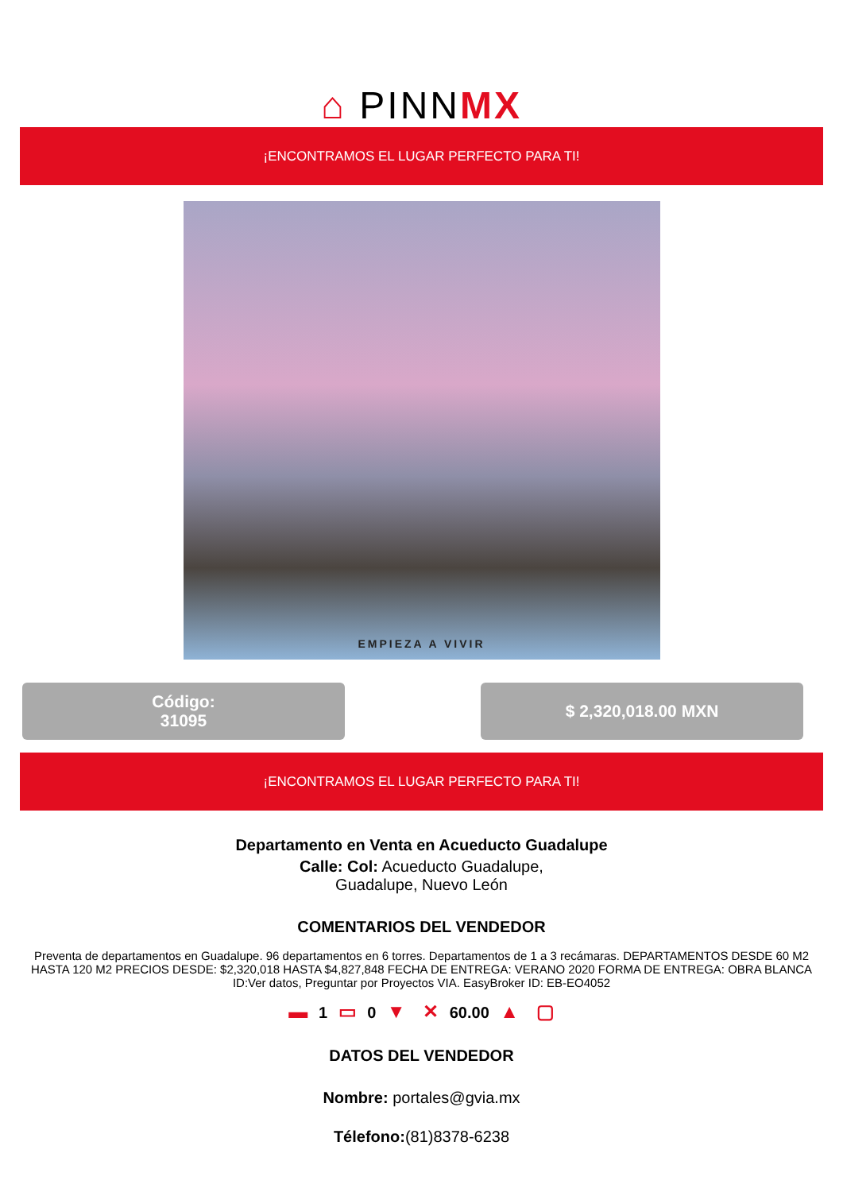⌂ PINNMX
¡ENCONTRAMOS EL LUGAR PERFECTO PARA TI!
EMPIEZA A VIVIR
Código:
31095
$ 2,320,018.00 MXN
¡ENCONTRAMOS EL LUGAR PERFECTO PARA TI!
Departamento en Venta en Acueducto Guadalupe
Calle: Col: Acueducto Guadalupe,
Guadalupe, Nuevo León
COMENTARIOS DEL VENDEDOR
Preventa de departamentos en Guadalupe. 96 departamentos en 6 torres. Departamentos de 1 a 3 recámaras. DEPARTAMENTOS DESDE 60 M2 HASTA 120 M2 PRECIOS DESDE: $2,320,018 HASTA $4,827,848 FECHA DE ENTREGA: VERANO 2020 FORMA DE ENTREGA: OBRA BLANCA ID:Ver datos, Preguntar por Proyectos VIA. EasyBroker ID: EB-EO4052
▬ 1 ▭ 0 ▼ ✕ 60.00 ▲ ▢
DATOS DEL VENDEDOR
Nombre: portales@gvia.mx
Télefono:(81)8378-6238